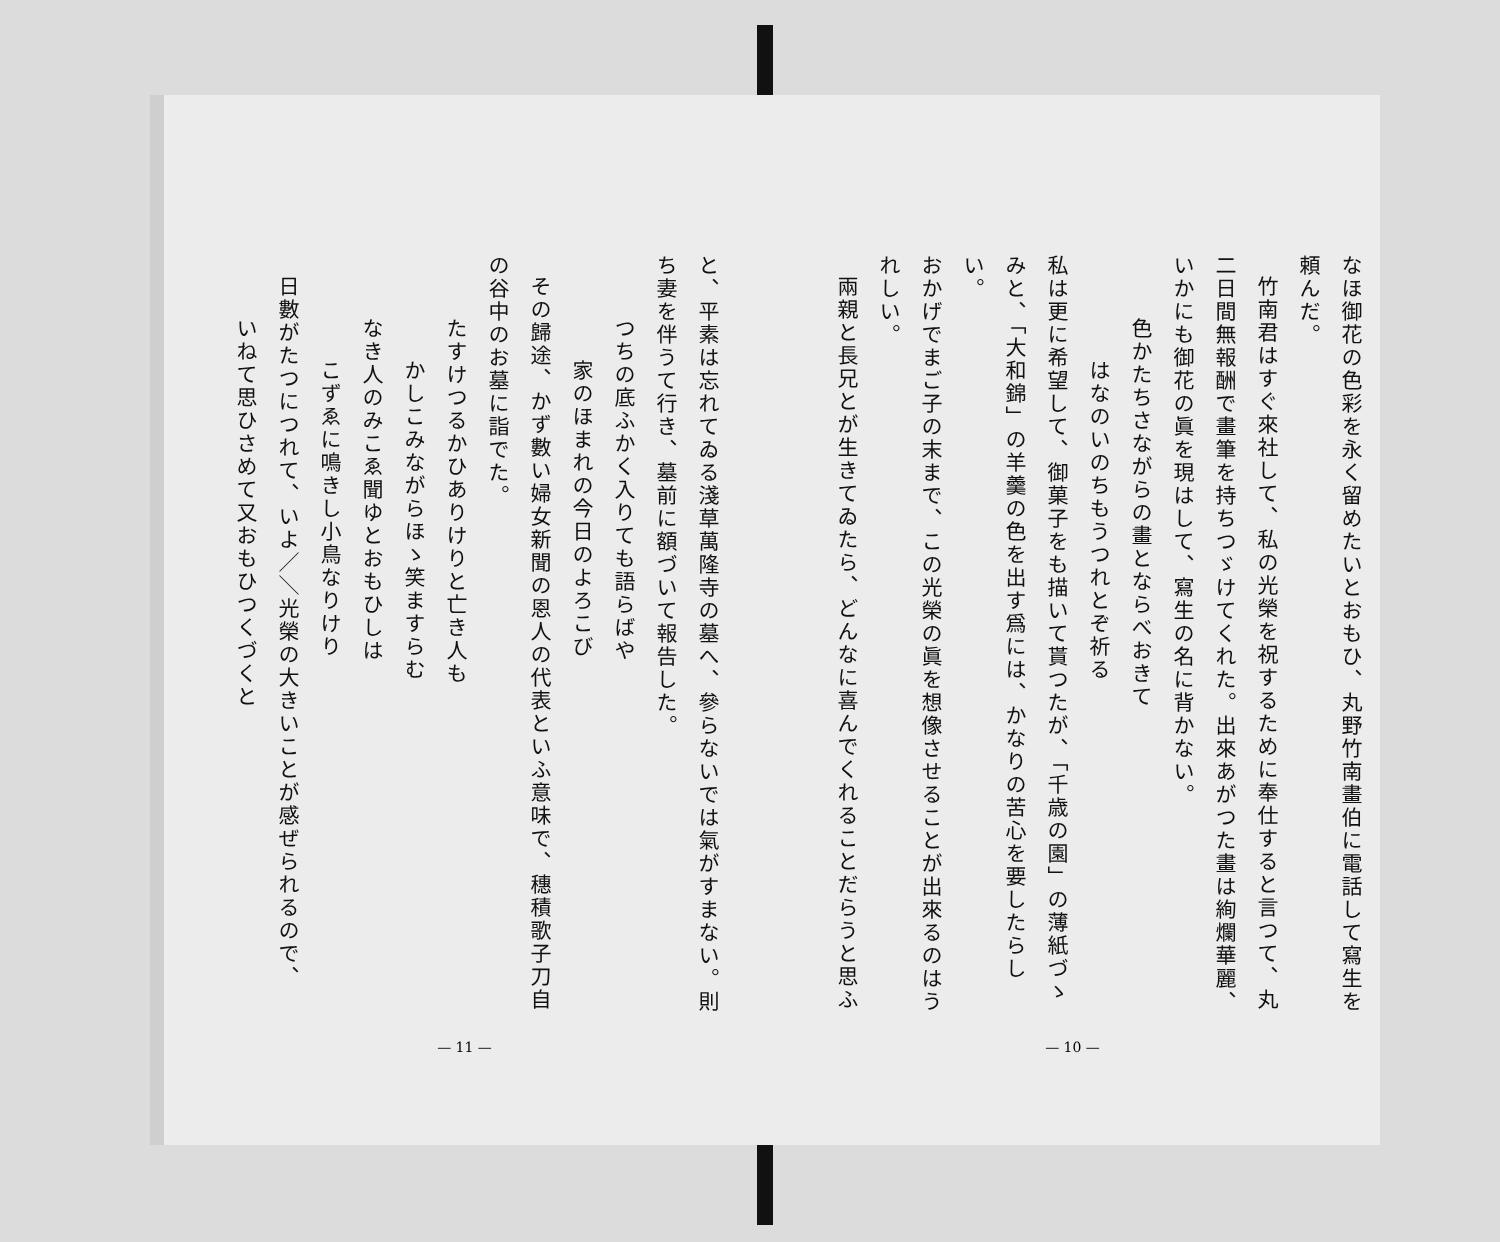なほ御花の色彩を永く留めたいとおもひ、丸野竹南畫伯に電話して寫生を
頼んだ。
竹南君はすぐ來社して、私の光榮を祝するために奉仕すると言つて、丸
二日間無報酬で畫筆を持ちつゞけてくれた。出來あがつた畫は絢爛華麗、
いかにも御花の眞を現はして、寫生の名に背かない。
色かたちさながらの畫とならべおきて
はなのいのちもうつれとぞ祈る
私は更に希望して、御菓子をも描いて貰つたが、「千歳の園」の薄紙づゝ
みと、「大和錦」の羊羹の色を出す爲には、かなりの苦心を要したらしい。
おかげでまご子の末まで、この光榮の眞を想像させることが出來るのはう
れしい。
兩親と長兄とが生きてゐたら、どんなに喜んでくれることだらうと思ふ
— 10 —
と、平素は忘れてゐる淺草萬隆寺の墓へ、參らないでは氣がすまない。則
ち妻を伴うて行き、墓前に額づいて報告した。
つちの底ふかく入りても語らばや
家のほまれの今日のよろこび
その歸途、かず數い婦女新聞の恩人の代表といふ意味で、穗積歌子刀自
の谷中のお墓に詣でた。
たすけつるかひありけりと亡き人も
かしこみながらほゝ笑ますらむ
なき人のみこゑ聞ゆとおもひしは
こずゑに鳴きし小鳥なりけり
日數がたつにつれて、いよ／＼光榮の大きいことが感ぜられるので、
いねて思ひさめて又おもひつくづくと
— 11 —